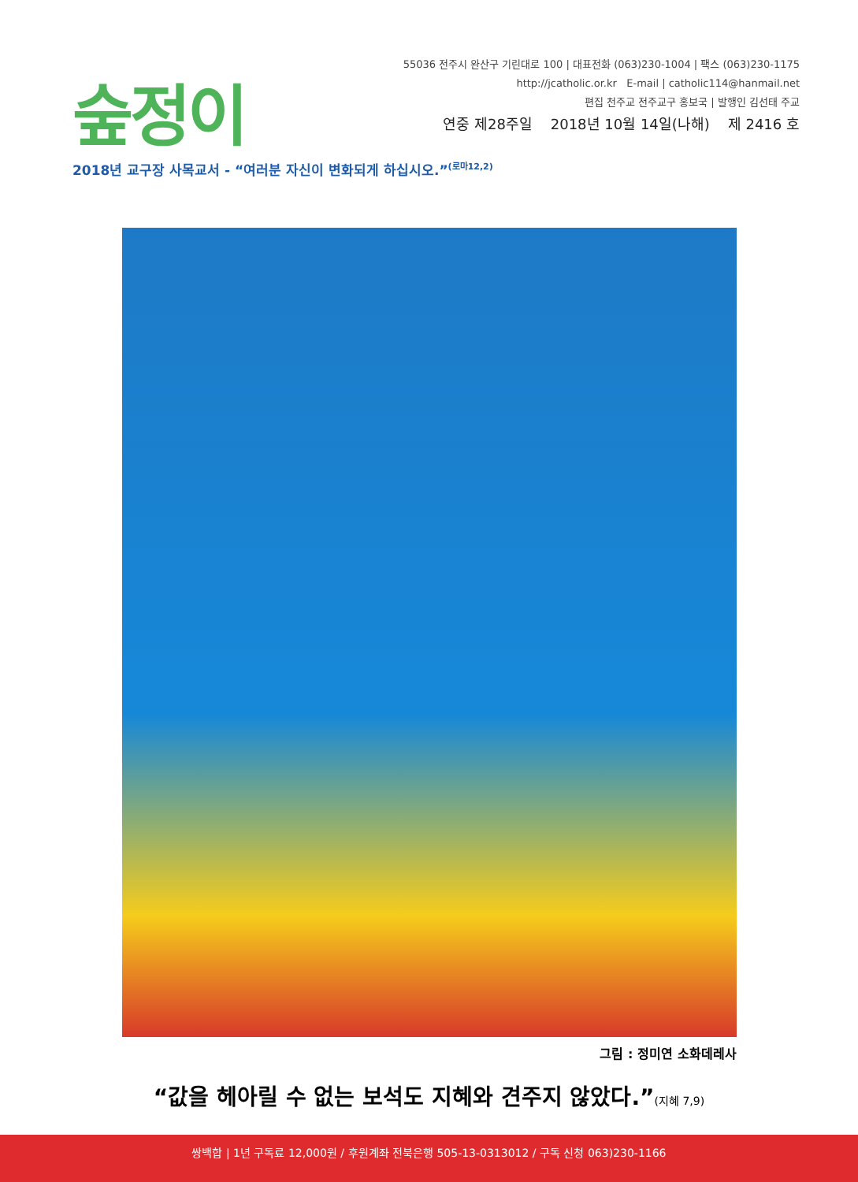숲정이
55036 전주시 완산구 기린대로 100 | 대표전화 (063)230-1004 | 팩스 (063)230-1175
http://jcatholic.or.kr E-mail | catholic114@hanmail.net
편집 천주교 전주교구 홍보국 | 발행인 김선태 주교
연중 제28주일 2018년 10월 14일(나해) 제 2416 호
2018년 교구장 사목교서 - “여러분 자신이 변화되게 하십시오.”<sup>(로마12,2)</sup>
그림 : 정미연 소화데레사
“값을 헤아릴 수 없는 보석도 지혜와 견주지 않았다.”(지혜 7,9)
쌍백합 | 1년 구독료 12,000원 / 후원계좌 전북은행 505-13-0313012 / 구독 신청 063)230-1166